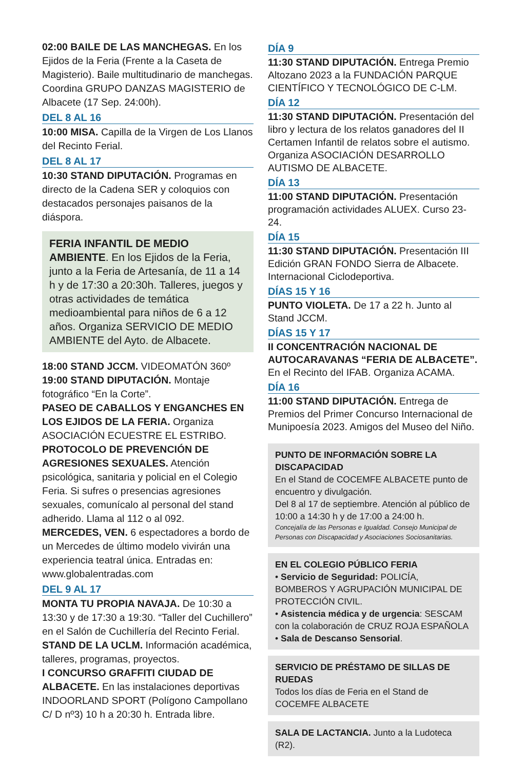02:00 BAILE DE LAS MANCHEGAS. En los Ejidos de la Feria (Frente a la Caseta de Magisterio). Baile multitudinario de manchegas. Coordina GRUPO DANZAS MAGISTERIO de Albacete (17 Sep. 24:00h).
DEL 8 AL 16
10:00 MISA. Capilla de la Virgen de Los Llanos del Recinto Ferial.
DEL 8 AL 17
10:30 STAND DIPUTACIÓN. Programas en directo de la Cadena SER y coloquios con destacados personajes paisanos de la diáspora.
FERIA INFANTIL DE MEDIO AMBIENTE. En los Ejidos de la Feria, junto a la Feria de Artesanía, de 11 a 14 h y de 17:30 a 20:30h. Talleres, juegos y otras actividades de temática medioambiental para niños de 6 a 12 años. Organiza SERVICIO DE MEDIO AMBIENTE del Ayto. de Albacete.
18:00 STAND JCCM. VIDEOMATÓN 360º
19:00 STAND DIPUTACIÓN. Montaje fotográfico “En la Corte”.
PASEO DE CABALLOS Y ENGANCHES EN LOS EJIDOS DE LA FERIA. Organiza ASOCIACIÓN ECUESTRE EL ESTRIBO.
PROTOCOLO DE PREVENCIÓN DE AGRESIONES SEXUALES. Atención psicológica, sanitaria y policial en el Colegio Feria. Si sufres o presencias agresiones sexuales, comunícalo al personal del stand adherido. Llama al 112 o al 092.
MERCEDES, VEN. 6 espectadores a bordo de un Mercedes de último modelo vivirán una experiencia teatral única. Entradas en: www.globalentradas.com
DEL 9 AL 17
MONTA TU PROPIA NAVAJA. De 10:30 a 13:30 y de 17:30 a 19:30. “Taller del Cuchillero” en el Salón de Cuchillería del Recinto Ferial.
STAND DE LA UCLM. Información académica, talleres, programas, proyectos.
I CONCURSO GRAFFITI CIUDAD DE ALBACETE. En las instalaciones deportivas INDOORLAND SPORT (Polígono Campollano C/ D nº3) 10 h a 20:30 h. Entrada libre.
DÍA 9
11:30 STAND DIPUTACIÓN. Entrega Premio Altozano 2023 a la FUNDACIÓN PARQUE CIENTÍFICO Y TECNOLÓGICO DE C-LM.
DÍA 12
11:30 STAND DIPUTACIÓN. Presentación del libro y lectura de los relatos ganadores del II Certamen Infantil de relatos sobre el autismo. Organiza ASOCIACIÓN DESARROLLO AUTISMO DE ALBACETE.
DÍA 13
11:00 STAND DIPUTACIÓN. Presentación programación actividades ALUEX. Curso 23-24.
DÍA 15
11:30 STAND DIPUTACIÓN. Presentación III Edición GRAN FONDO Sierra de Albacete. Internacional Ciclodeportiva.
DÍAS 15 Y 16
PUNTO VIOLETA. De 17 a 22 h. Junto al Stand JCCM.
DÍAS 15 Y 17
II CONCENTRACIÓN NACIONAL DE AUTOCARAVANAS “FERIA DE ALBACETE”. En el Recinto del IFAB. Organiza ACAMA.
DÍA 16
11:00 STAND DIPUTACIÓN. Entrega de Premios del Primer Concurso Internacional de Munipoesía 2023. Amigos del Museo del Niño.
PUNTO DE INFORMACIÓN SOBRE LA DISCAPACIDAD
En el Stand de COCEMFE ALBACETE punto de encuentro y divulgación.
Del 8 al 17 de septiembre. Atención al público de 10:00 a 14:30 h y de 17:00 a 24:00 h.
Concejalía de las Personas e Igualdad. Consejo Municipal de Personas con Discapacidad y Asociaciones Sociosanitarias.
EN EL COLEGIO PÚBLICO FERIA
• Servicio de Seguridad: POLICÍA, BOMBEROS Y AGRUPACIÓN MUNICIPAL DE PROTECCIÓN CIVIL.
• Asistencia médica y de urgencia: SESCAM con la colaboración de CRUZ ROJA ESPAÑOLA
• Sala de Descanso Sensorial.
SERVICIO DE PRÉSTAMO DE SILLAS DE RUEDAS
Todos los días de Feria en el Stand de COCEMFE ALBACETE
SALA DE LACTANCIA. Junto a la Ludoteca (R2).